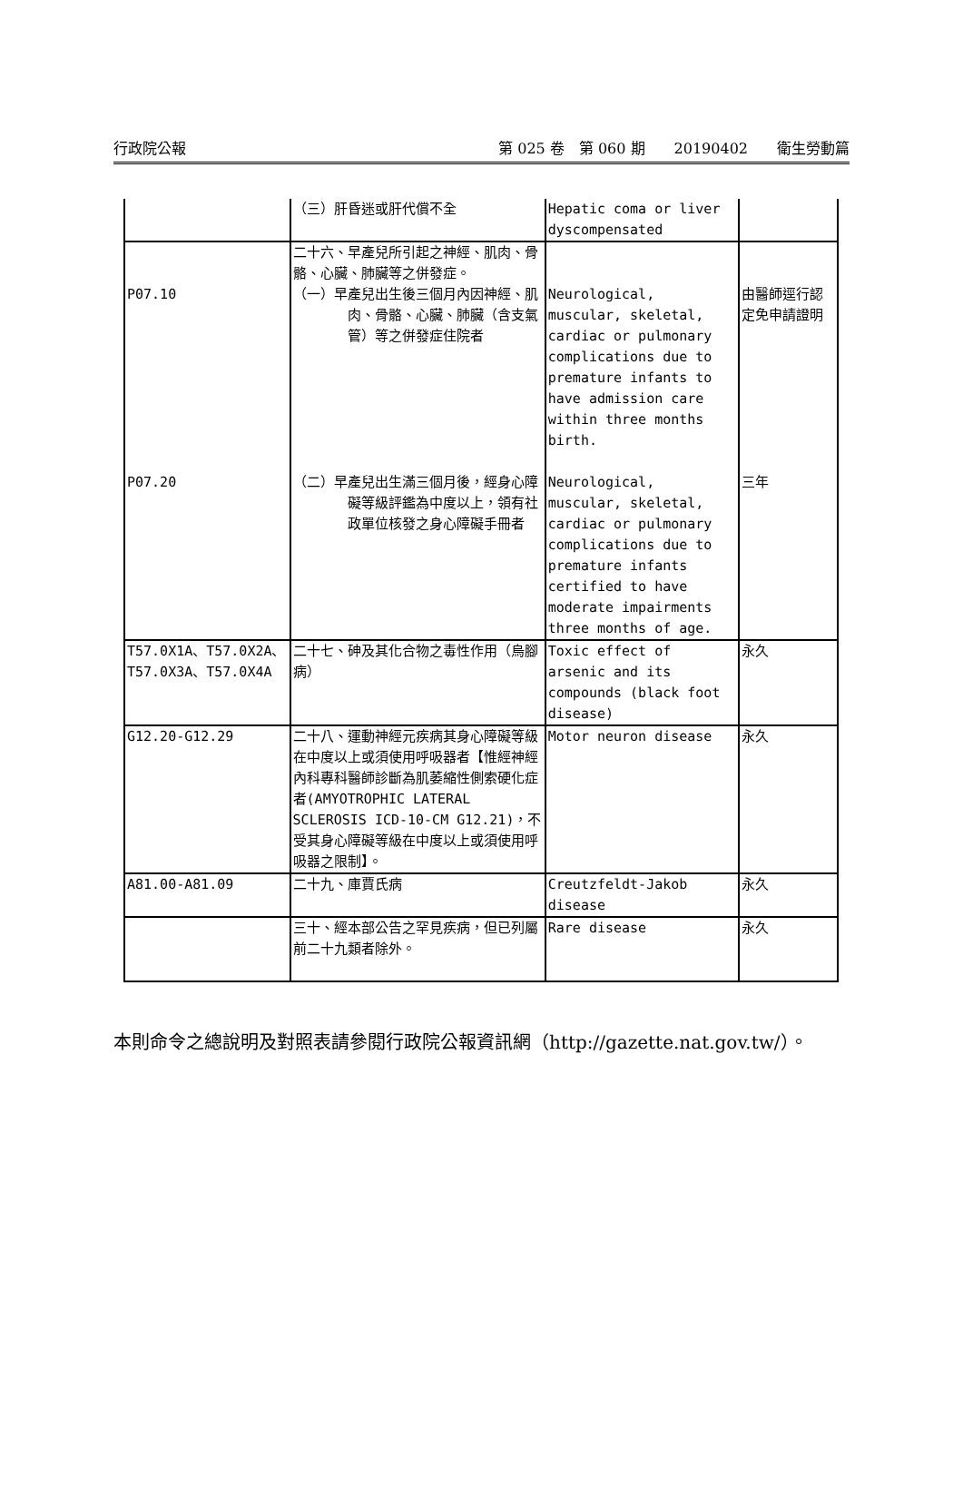行政院公報 第 025 卷　第 060 期　　20190402　　衛生勞動篇
| | （三）肝昏迷或肝代償不全 | Hepatic coma or liver dyscompensated | |
| P07.10 | 二十六、早產兒所引起之神經、肌肉、骨骼、心臟、肺臟等之併發症。 （一）早產兒出生後三個月內因神經、肌肉、骨骼、心臟、肺臟（含支氣管）等之併發症住院者 | Neurological, muscular, skeletal, cardiac or pulmonary complications due to premature infants to have admission care within three months birth. | 由醫師逕行認定免申請證明 |
| P07.20 | （二）早產兒出生滿三個月後，經身心障礙等級評鑑為中度以上，領有社政單位核發之身心障礙手冊者 | Neurological, muscular, skeletal, cardiac or pulmonary complications due to premature infants certified to have moderate impairments three months of age. | 三年 |
| T57.0X1A、T57.0X2A、T57.0X3A、T57.0X4A | 二十七、砷及其化合物之毒性作用（烏腳病） | Toxic effect of arsenic and its compounds (black foot disease) | 永久 |
| G12.20-G12.29 | 二十八、運動神經元疾病其身心障礙等級在中度以上或須使用呼吸器者【惟經神經內科專科醫師診斷為肌萎縮性側索硬化症者(AMYOTROPHIC LATERAL SCLEROSIS ICD-10-CM G12.21)，不受其身心障礙等級在中度以上或須使用呼吸器之限制】。 | Motor neuron disease | 永久 |
| A81.00-A81.09 | 二十九、庫賈氏病 | Creutzfeldt-Jakob disease | 永久 |
| | 三十、經本部公告之罕見疾病，但已列屬前二十九類者除外。 | Rare disease | 永久 |
本則命令之總說明及對照表請參閱行政院公報資訊網（http://gazette.nat.gov.tw/）。